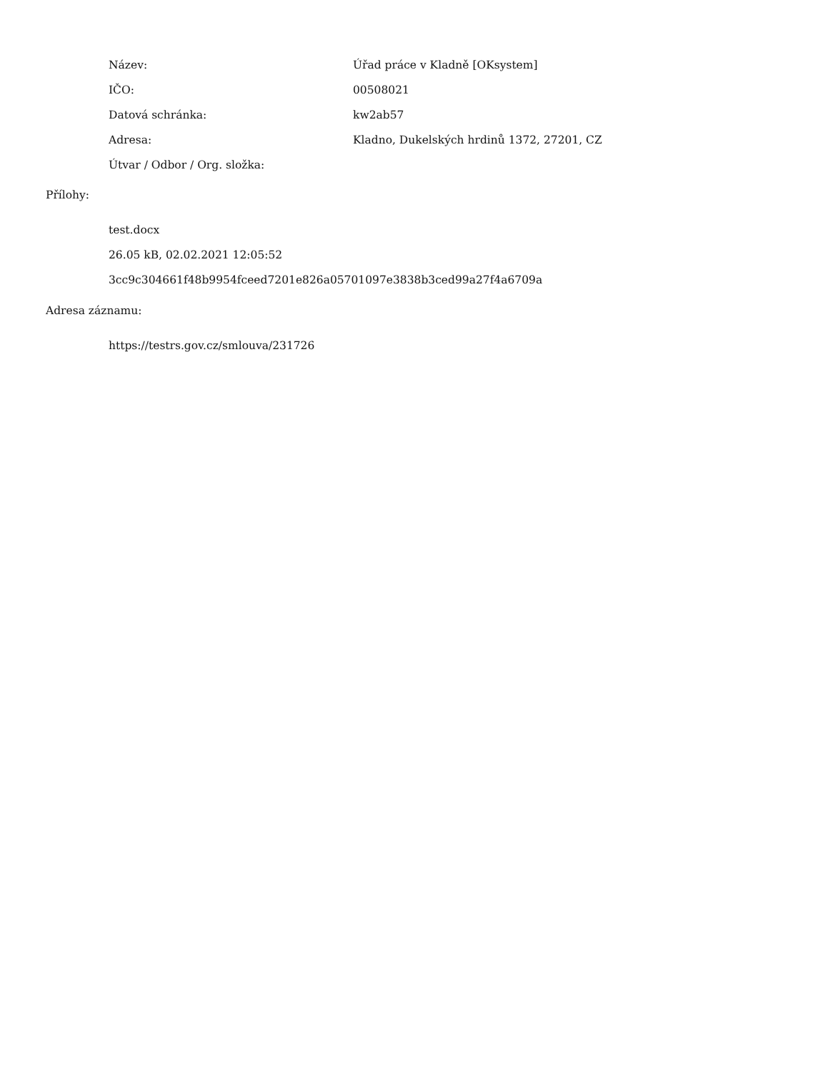| Název: | Úřad práce v Kladně [OKsystem] |
| IČO: | 00508021 |
| Datová schránka: | kw2ab57 |
| Adresa: | Kladno, Dukelských hrdinů 1372, 27201, CZ |
| Útvar / Odbor / Org. složka: | |
Přílohy:
test.docx
26.05 kB, 02.02.2021 12:05:52
3cc9c304661f48b9954fceed7201e826a05701097e3838b3ced99a27f4a6709a
Adresa záznamu:
https://testrs.gov.cz/smlouva/231726